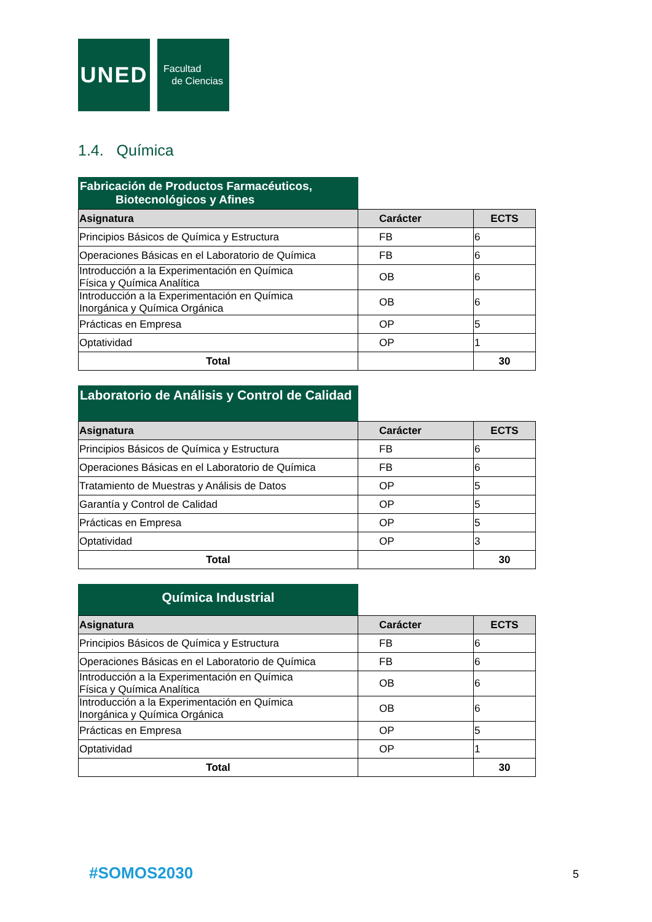UNED
Facultad
de Ciencias
1.4. Química
Fabricación de Productos Farmacéuticos,
Biotecnológicos y Afines
| Asignatura | Carácter | ECTS |
| --- | --- | --- |
| Principios Básicos de Química y Estructura | FB | 6 |
| Operaciones Básicas en el Laboratorio de Química | FB | 6 |
| Introducción a la Experimentación en Química Física y Química Analítica | OB | 6 |
| Introducción a la Experimentación en Química Inorgánica y Química Orgánica | OB | 6 |
| Prácticas en Empresa | OP | 5 |
| Optatividad | OP | 1 |
| Total | | 30 |
Laboratorio de Análisis y Control de Calidad
| Asignatura | Carácter | ECTS |
| --- | --- | --- |
| Principios Básicos de Química y Estructura | FB | 6 |
| Operaciones Básicas en el Laboratorio de Química | FB | 6 |
| Tratamiento de Muestras y Análisis de Datos | OP | 5 |
| Garantía y Control de Calidad | OP | 5 |
| Prácticas en Empresa | OP | 5 |
| Optatividad | OP | 3 |
| Total | | 30 |
Química Industrial
| Asignatura | Carácter | ECTS |
| --- | --- | --- |
| Principios Básicos de Química y Estructura | FB | 6 |
| Operaciones Básicas en el Laboratorio de Química | FB | 6 |
| Introducción a la Experimentación en Química Física y Química Analítica | OB | 6 |
| Introducción a la Experimentación en Química Inorgánica y Química Orgánica | OB | 6 |
| Prácticas en Empresa | OP | 5 |
| Optatividad | OP | 1 |
| Total | | 30 |
#SOMOS2030 5